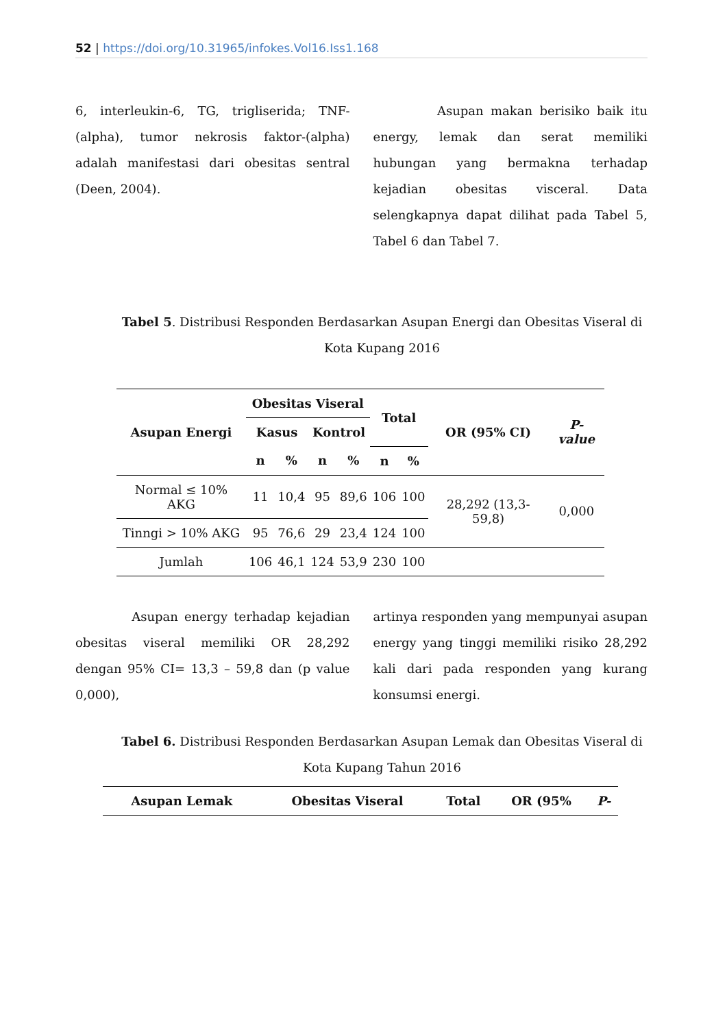52 | https://doi.org/10.31965/infokes.Vol16.Iss1.168
6, interleukin-6, TG, trigliserida; TNF-(alpha), tumor nekrosis faktor-(alpha) adalah manifestasi dari obesitas sentral (Deen, 2004).
Asupan makan berisiko baik itu energy, lemak dan serat memiliki hubungan yang bermakna terhadap kejadian obesitas visceral. Data selengkapnya dapat dilihat pada Tabel 5, Tabel 6 dan Tabel 7.
Tabel 5. Distribusi Responden Berdasarkan Asupan Energi dan Obesitas Viseral di Kota Kupang 2016
| Asupan Energi | Obesitas Viseral | | | | Total | | OR (95% CI) | P-value |
| --- | --- | --- | --- | --- | --- | --- | --- | --- |
| | Kasus | | Kontrol | | | | | |
| | n | % | n | % | n | % | | |
| Normal ≤ 10% AKG | 11 | 10,4 | 95 | 89,6 | 106 | 100 | 28,292 (13,3-59,8) | 0,000 |
| Tinngi > 10% AKG | 95 | 76,6 | 29 | 23,4 | 124 | 100 | | |
| Jumlah | 106 | 46,1 | 124 | 53,9 | 230 | 100 | | |
Asupan energy terhadap kejadian obesitas viseral memiliki OR 28,292 dengan 95% CI= 13,3 – 59,8 dan (p value 0,000),
artinya responden yang mempunyai asupan energy yang tinggi memiliki risiko 28,292 kali dari pada responden yang kurang konsumsi energi.
Tabel 6. Distribusi Responden Berdasarkan Asupan Lemak dan Obesitas Viseral di Kota Kupang Tahun 2016
| Asupan Lemak | Obesitas Viseral | Total | OR (95% | P- |
| --- | --- | --- | --- | --- |